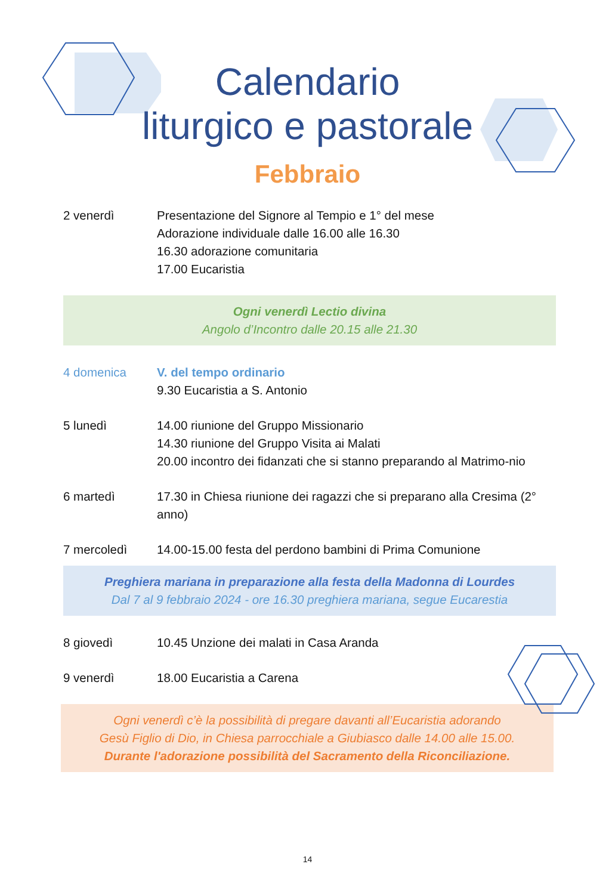Calendario
liturgico e pastorale
Febbraio
2 venerdì Presentazione del Signore al Tempio e 1° del mese
Adorazione individuale dalle 16.00 alle 16.30
16.30 adorazione comunitaria
17.00 Eucaristia
Ogni venerdì Lectio divina
Angolo d’Incontro dalle 20.15 alle 21.30
4 domenica V. del tempo ordinario
9.30 Eucaristia a S. Antonio
5 lunedì 14.00 riunione del Gruppo Missionario
14.30 riunione del Gruppo Visita ai Malati
20.00 incontro dei fidanzati che si stanno preparando al Matrimo-nio
6 martedì 17.30 in Chiesa riunione dei ragazzi che si preparano alla Cresima (2° anno)
7 mercoledì 14.00-15.00 festa del perdono bambini di Prima Comunione
Preghiera mariana in preparazione alla festa della Madonna di Lourdes
Dal 7 al 9 febbraio 2024 - ore 16.30 preghiera mariana, segue Eucarestia
8 giovedì 10.45 Unzione dei malati in Casa Aranda
9 venerdì 18.00 Eucaristia a Carena
Ogni venerdì c’è la possibilità di pregare davanti all’Eucaristia adorando
Gesù Figlio di Dio, in Chiesa parrocchiale a Giubiasco dalle 14.00 alle 15.00.
Durante l'adorazione possibilità del Sacramento della Riconciliazione.
14